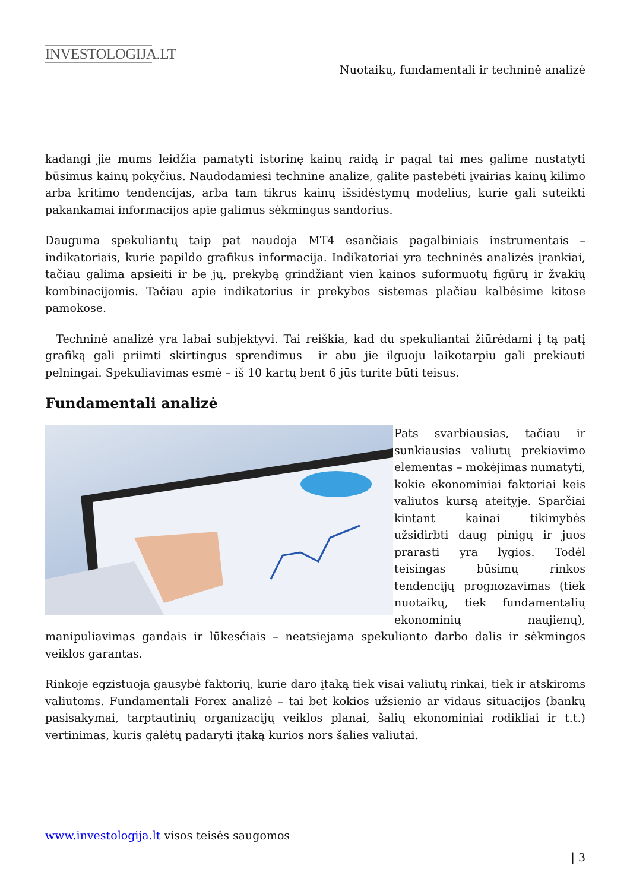INVESTOLOGIJA.LT
Nuotaikų, fundamentali ir techninė analizė
kadangi jie mums leidžia pamatyti istorinę kainų raidą ir pagal tai mes galime nustatyti būsimus kainų pokyčius. Naudodamiesi technine analize, galite pastebėti įvairias kainų kilimo arba kritimo tendencijas, arba tam tikrus kainų išsidėstymų modelius, kurie gali suteikti pakankamai informacijos apie galimus sėkmingus sandorius.
Dauguma spekuliantų taip pat naudoja MT4 esančiais pagalbiniais instrumentais – indikatoriais, kurie papildo grafikus informacija. Indikatoriai yra techninės analizės įrankiai, tačiau galima apsieiti ir be jų, prekybą grindžiant vien kainos suformuotų figūrų ir žvakių kombinacijomis. Tačiau apie indikatorius ir prekybos sistemas plačiau kalbėsime kitose pamokose.
Techninė analizė yra labai subjektyvi. Tai reiškia, kad du spekuliantai žiūrėdami į tą patį grafiką gali priimti skirtingus sprendimus ir abu jie ilguoju laikotarpiu gali prekiauti pelningai. Spekuliavimas esmė – iš 10 kartų bent 6 jūs turite būti teisus.
Fundamentali analizė
Pats svarbiausias, tačiau ir sunkiausias valiutų prekiavimo elementas – mokėjimas numatyti, kokie ekonominiai faktoriai keis valiutos kursą ateityje. Sparčiai kintant kainai tikimybės užsidirbti daug pinigų ir juos prarasti yra lygios. Todėl teisingas būsimų rinkos tendencijų prognozavimas (tiek nuotaikų, tiek fundamentalių ekonominių naujienų), manipuliavimas gandais ir lūkesčiais – neatsiejama spekulianto darbo dalis ir sėkmingos veiklos garantas.
Rinkoje egzistuoja gausybė faktorių, kurie daro įtaką tiek visai valiutų rinkai, tiek ir atskiroms valiutoms. Fundamentali Forex analizė – tai bet kokios užsienio ar vidaus situacijos (bankų pasisakymai, tarptautinių organizacijų veiklos planai, šalių ekonominiai rodikliai ir t.t.) vertinimas, kuris galėtų padaryti įtaką kurios nors šalies valiutai.
www.investologija.lt visos teisės saugomos
| 3